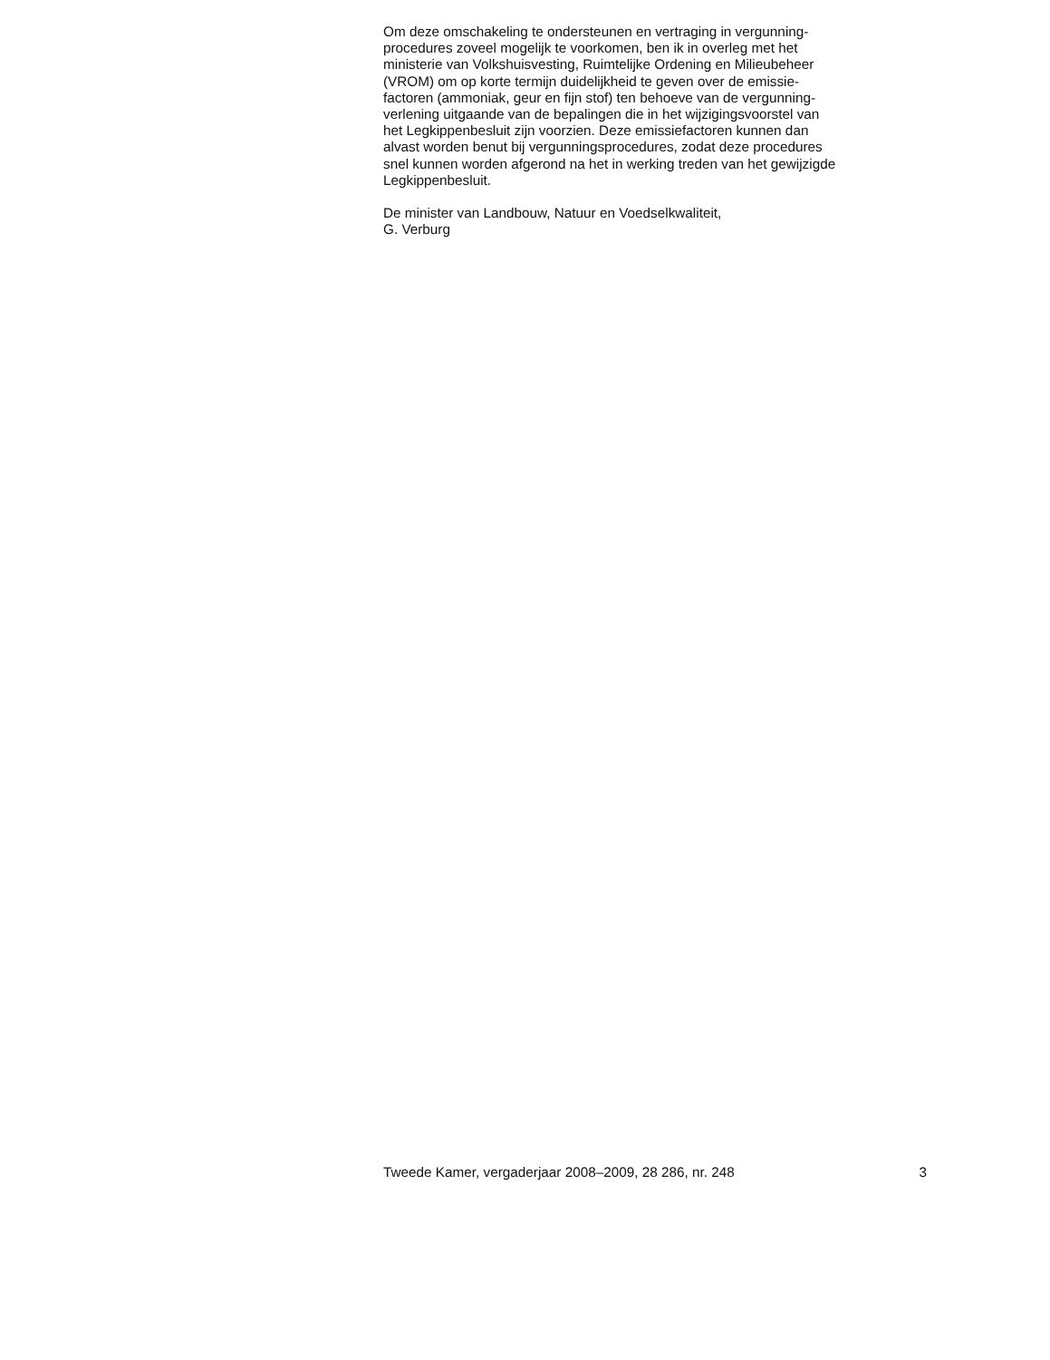Om deze omschakeling te ondersteunen en vertraging in vergunning-
procedures zoveel mogelijk te voorkomen, ben ik in overleg met het
ministerie van Volkshuisvesting, Ruimtelijke Ordening en Milieubeheer
(VROM) om op korte termijn duidelijkheid te geven over de emissie-
factoren (ammoniak, geur en fijn stof) ten behoeve van de vergunning-
verlening uitgaande van de bepalingen die in het wijzigingsvoorstel van
het Legkippenbesluit zijn voorzien. Deze emissiefactoren kunnen dan
alvast worden benut bij vergunningsprocedures, zodat deze procedures
snel kunnen worden afgerond na het in werking treden van het gewijzigde
Legkippenbesluit.
De minister van Landbouw, Natuur en Voedselkwaliteit,
G. Verburg
Tweede Kamer, vergaderjaar 2008–2009, 28 286, nr. 248 3